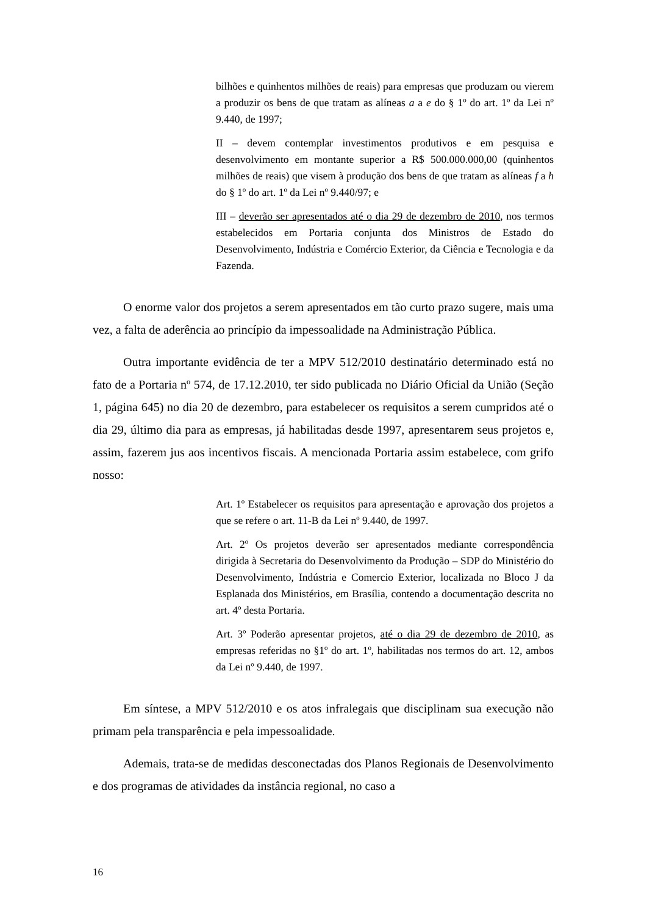bilhões e quinhentos milhões de reais) para empresas que produzam ou vierem a produzir os bens de que tratam as alíneas a a e do § 1º do art. 1º da Lei nº 9.440, de 1997;
II – devem contemplar investimentos produtivos e em pesquisa e desenvolvimento em montante superior a R$ 500.000.000,00 (quinhentos milhões de reais) que visem à produção dos bens de que tratam as alíneas f a h do § 1º do art. 1º da Lei nº 9.440/97; e
III – deverão ser apresentados até o dia 29 de dezembro de 2010, nos termos estabelecidos em Portaria conjunta dos Ministros de Estado do Desenvolvimento, Indústria e Comércio Exterior, da Ciência e Tecnologia e da Fazenda.
O enorme valor dos projetos a serem apresentados em tão curto prazo sugere, mais uma vez, a falta de aderência ao princípio da impessoalidade na Administração Pública.
Outra importante evidência de ter a MPV 512/2010 destinatário determinado está no fato de a Portaria nº 574, de 17.12.2010, ter sido publicada no Diário Oficial da União (Seção 1, página 645) no dia 20 de dezembro, para estabelecer os requisitos a serem cumpridos até o dia 29, último dia para as empresas, já habilitadas desde 1997, apresentarem seus projetos e, assim, fazerem jus aos incentivos fiscais. A mencionada Portaria assim estabelece, com grifo nosso:
Art. 1º Estabelecer os requisitos para apresentação e aprovação dos projetos a que se refere o art. 11-B da Lei nº 9.440, de 1997.
Art. 2º Os projetos deverão ser apresentados mediante correspondência dirigida à Secretaria do Desenvolvimento da Produção – SDP do Ministério do Desenvolvimento, Indústria e Comercio Exterior, localizada no Bloco J da Esplanada dos Ministérios, em Brasília, contendo a documentação descrita no art. 4º desta Portaria.
Art. 3º Poderão apresentar projetos, até o dia 29 de dezembro de 2010, as empresas referidas no §1º do art. 1º, habilitadas nos termos do art. 12, ambos da Lei nº 9.440, de 1997.
Em síntese, a MPV 512/2010 e os atos infralegais que disciplinam sua execução não primam pela transparência e pela impessoalidade.
Ademais, trata-se de medidas desconectadas dos Planos Regionais de Desenvolvimento e dos programas de atividades da instância regional, no caso a
16